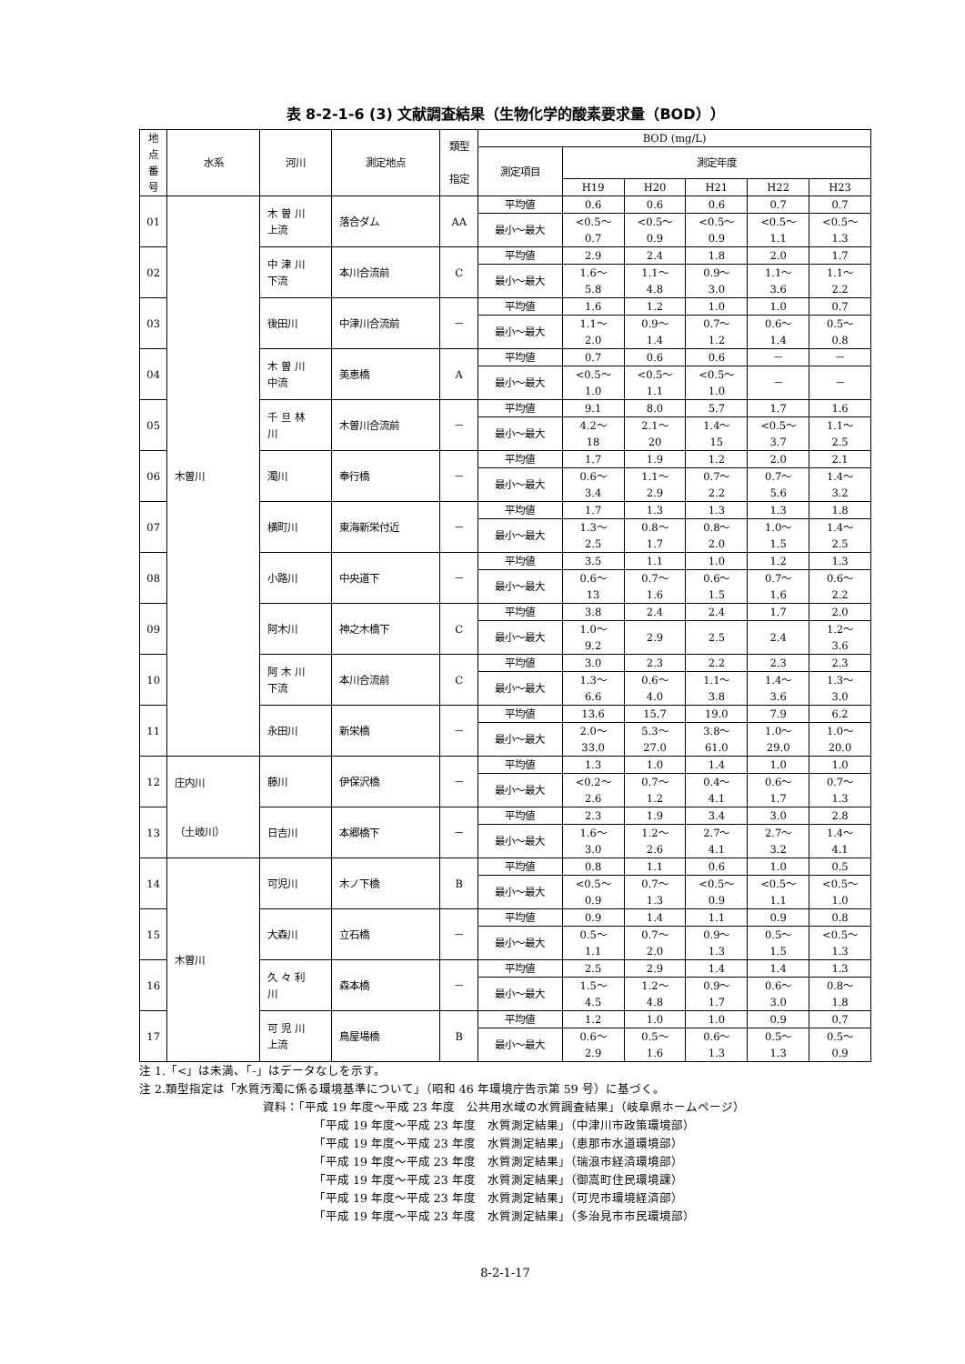表 8-2-1-6 (3) 文献調査結果（生物化学的酸素要求量（BOD））
| 地 点 番 号 | 水系 | 河川 | 測定地点 | 類型 指定 | BOD (mg/L) | | | | | |
| --- | --- | --- | --- | --- | --- | --- | --- | --- | --- | --- |
| | | | | | 測定項目 | 測定年度 | | | | |
| | | | | | | H19 | H20 | H21 | H22 | H23 |
| 01 | 木曽川 | 木 曽 川 上流 | 落合ダム | AA | 平均値 | 0.6 | 0.6 | 0.6 | 0.7 | 0.7 |
| | | | | | 最小～最大 | <0.5～ 0.7 | <0.5～ 0.9 | <0.5～ 0.9 | <0.5～ 1.1 | <0.5～ 1.3 |
| 02 | | 中 津 川 下流 | 本川合流前 | C | 平均値 | 2.9 | 2.4 | 1.8 | 2.0 | 1.7 |
| | | | | | 最小～最大 | 1.6～ 5.8 | 1.1～ 4.8 | 0.9～ 3.0 | 1.1～ 3.6 | 1.1～ 2.2 |
| 03 | | 後田川 | 中津川合流前 | － | 平均値 | 1.6 | 1.2 | 1.0 | 1.0 | 0.7 |
| | | | | | 最小～最大 | 1.1～ 2.0 | 0.9～ 1.4 | 0.7～ 1.2 | 0.6～ 1.4 | 0.5～ 0.8 |
| 04 | | 木 曽 川 中流 | 美恵橋 | A | 平均値 | 0.7 | 0.6 | 0.6 | － | － |
| | | | | | 最小～最大 | <0.5～ 1.0 | <0.5～ 1.1 | <0.5～ 1.0 | － | － |
| 05 | | 千 旦 林 川 | 木曽川合流前 | － | 平均値 | 9.1 | 8.0 | 5.7 | 1.7 | 1.6 |
| | | | | | 最小～最大 | 4.2～ 18 | 2.1～ 20 | 1.4～ 15 | <0.5～ 3.7 | 1.1～ 2.5 |
| 06 | | 濁川 | 奉行橋 | － | 平均値 | 1.7 | 1.9 | 1.2 | 2.0 | 2.1 |
| | | | | | 最小～最大 | 0.6～ 3.4 | 1.1～ 2.9 | 0.7～ 2.2 | 0.7～ 5.6 | 1.4～ 3.2 |
| 07 | | 横町川 | 東海新栄付近 | － | 平均値 | 1.7 | 1.3 | 1.3 | 1.3 | 1.8 |
| | | | | | 最小～最大 | 1.3～ 2.5 | 0.8～ 1.7 | 0.8～ 2.0 | 1.0～ 1.5 | 1.4～ 2.5 |
| 08 | | 小路川 | 中央道下 | － | 平均値 | 3.5 | 1.1 | 1.0 | 1.2 | 1.3 |
| | | | | | 最小～最大 | 0.6～ 13 | 0.7～ 1.6 | 0.6～ 1.5 | 0.7～ 1.6 | 0.6～ 2.2 |
| 09 | | 阿木川 | 神之木橋下 | C | 平均値 | 3.8 | 2.4 | 2.4 | 1.7 | 2.0 |
| | | | | | 最小～最大 | 1.0～ 9.2 | 2.9 | 2.5 | 2.4 | 1.2～ 3.6 |
| 10 | | 阿 木 川 下流 | 本川合流前 | C | 平均値 | 3.0 | 2.3 | 2.2 | 2.3 | 2.3 |
| | | | | | 最小～最大 | 1.3～ 6.6 | 0.6～ 4.0 | 1.1～ 3.8 | 1.4～ 3.6 | 1.3～ 3.0 |
| 11 | | 永田川 | 新栄橋 | － | 平均値 | 13.6 | 15.7 | 19.0 | 7.9 | 6.2 |
| | | | | | 最小～最大 | 2.0～ 33.0 | 5.3～ 27.0 | 3.8～ 61.0 | 1.0～ 29.0 | 1.0～ 20.0 |
| 12 | 庄内川 （土岐川） | 藤川 | 伊保沢橋 | － | 平均値 | 1.3 | 1.0 | 1.4 | 1.0 | 1.0 |
| | | | | | 最小～最大 | <0.2～ 2.6 | 0.7～ 1.2 | 0.4～ 4.1 | 0.6～ 1.7 | 0.7～ 1.3 |
| 13 | | 日吉川 | 本郷橋下 | － | 平均値 | 2.3 | 1.9 | 3.4 | 3.0 | 2.8 |
| | | | | | 最小～最大 | 1.6～ 3.0 | 1.2～ 2.6 | 2.7～ 4.1 | 2.7～ 3.2 | 1.4～ 4.1 |
| 14 | 木曽川 | 可児川 | 木ノ下橋 | B | 平均値 | 0.8 | 1.1 | 0.6 | 1.0 | 0.5 |
| | | | | | 最小～最大 | <0.5～ 0.9 | 0.7～ 1.3 | <0.5～ 0.9 | <0.5～ 1.1 | <0.5～ 1.0 |
| 15 | | 大森川 | 立石橋 | － | 平均値 | 0.9 | 1.4 | 1.1 | 0.9 | 0.8 |
| | | | | | 最小～最大 | 0.5～ 1.1 | 0.7～ 2.0 | 0.9～ 1.3 | 0.5～ 1.5 | <0.5～ 1.3 |
| 16 | | 久 々 利 川 | 森本橋 | － | 平均値 | 2.5 | 2.9 | 1.4 | 1.4 | 1.3 |
| | | | | | 最小～最大 | 1.5～ 4.5 | 1.2～ 4.8 | 0.9～ 1.7 | 0.6～ 3.0 | 0.8～ 1.8 |
| 17 | | 可 児 川 上流 | 鳥屋場橋 | B | 平均値 | 1.2 | 1.0 | 1.0 | 0.9 | 0.7 |
| | | | | | 最小～最大 | 0.6～ 2.9 | 0.5～ 1.6 | 0.6～ 1.3 | 0.5～ 1.3 | 0.5～ 0.9 |
注 1.「<」は未満、「-」はデータなしを示す。
注 2.類型指定は「水質汚濁に係る環境基準について」（昭和 46 年環境庁告示第 59 号）に基づく。
資料：「平成 19 年度～平成 23 年度　公共用水域の水質調査結果」（岐阜県ホームページ）
「平成 19 年度～平成 23 年度　水質測定結果」（中津川市政策環境部）
「平成 19 年度～平成 23 年度　水質測定結果」（恵那市水道環境部）
「平成 19 年度～平成 23 年度　水質測定結果」（瑞浪市経済環境部）
「平成 19 年度～平成 23 年度　水質測定結果」（御嵩町住民環境課）
「平成 19 年度～平成 23 年度　水質測定結果」（可児市環境経済部）
「平成 19 年度～平成 23 年度　水質測定結果」（多治見市市民環境部）
8-2-1-17